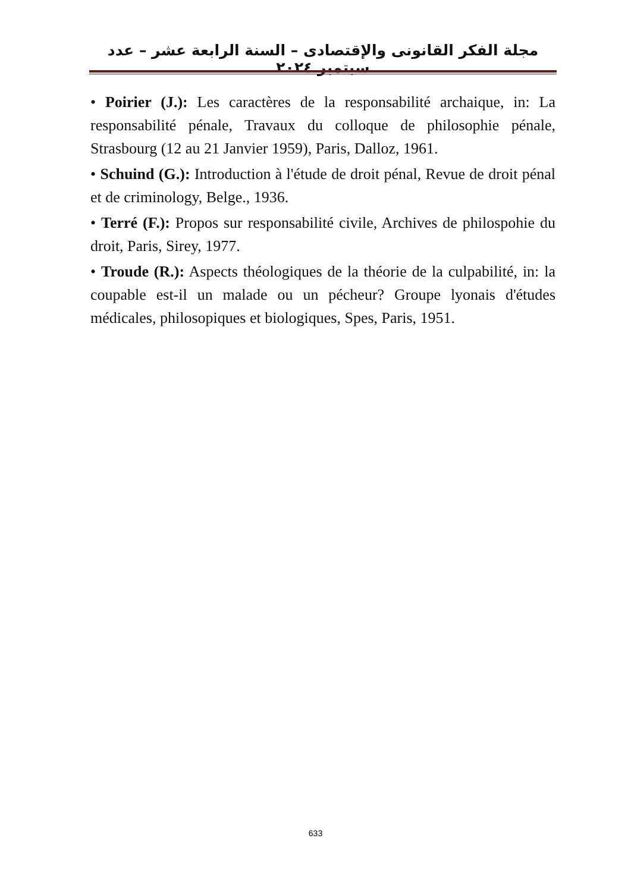مجلة الفكر القانونى والإقتصادى – السنة الرابعة عشر – عدد سبتمبر ٢٠٢٤
• Poirier (J.): Les caractères de la responsabilité archaique, in: La responsabilité pénale, Travaux du colloque de philosophie pénale, Strasbourg (12 au 21 Janvier 1959), Paris, Dalloz, 1961.
• Schuind (G.): Introduction à l'étude de droit pénal, Revue de droit pénal et de criminology, Belge., 1936.
• Terré (F.): Propos sur responsabilité civile, Archives de philospohie du droit, Paris, Sirey, 1977.
• Troude (R.): Aspects théologiques de la théorie de la culpabilité, in: la coupable est-il un malade ou un pécheur? Groupe lyonais d'études médicales, philosopiques et biologiques, Spes, Paris, 1951.
633